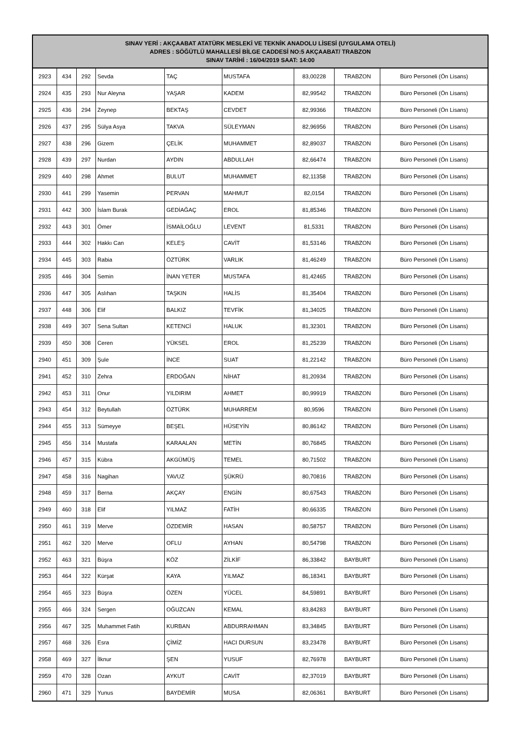| SINAV YERİ : AKÇAABAT ATATÜRK MESLEKİ VE TEKNİK ANADOLU LİSESİ (UYGULAMA OTELİ) ADRES : SÖĞÜTLÜ MAHALLESİ BİLGE CADDESİ NO:5 AKÇAABAT/ TRABZON SINAV TARİHİ : 16/04/2019 SAAT: 14:00 | | | | | | | | |
| --- | --- | --- | --- | --- | --- | --- | --- | --- |
| 2923 | 434 | 292 | Sevda | TAÇ | MUSTAFA | 83,00228 | TRABZON | Büro Personeli (Ön Lisans) |
| 2924 | 435 | 293 | Nur Aleyna | YAŞAR | KADEM | 82,99542 | TRABZON | Büro Personeli (Ön Lisans) |
| 2925 | 436 | 294 | Zeynep | BEKTAŞ | CEVDET | 82,99366 | TRABZON | Büro Personeli (Ön Lisans) |
| 2926 | 437 | 295 | Sülya Asya | TAKVA | SÜLEYMAN | 82,96956 | TRABZON | Büro Personeli (Ön Lisans) |
| 2927 | 438 | 296 | Gizem | ÇELİK | MUHAMMET | 82,89037 | TRABZON | Büro Personeli (Ön Lisans) |
| 2928 | 439 | 297 | Nurdan | AYDIN | ABDULLAH | 82,66474 | TRABZON | Büro Personeli (Ön Lisans) |
| 2929 | 440 | 298 | Ahmet | BULUT | MUHAMMET | 82,11358 | TRABZON | Büro Personeli (Ön Lisans) |
| 2930 | 441 | 299 | Yasemin | PERVAN | MAHMUT | 82,0154 | TRABZON | Büro Personeli (Ön Lisans) |
| 2931 | 442 | 300 | İslam Burak | GEDİAĞAÇ | EROL | 81,85346 | TRABZON | Büro Personeli (Ön Lisans) |
| 2932 | 443 | 301 | Ömer | İSMAİLOĞLU | LEVENT | 81,5331 | TRABZON | Büro Personeli (Ön Lisans) |
| 2933 | 444 | 302 | Hakkı Can | KELEŞ | CAVİT | 81,53146 | TRABZON | Büro Personeli (Ön Lisans) |
| 2934 | 445 | 303 | Rabia | ÖZTÜRK | VARLIK | 81,46249 | TRABZON | Büro Personeli (Ön Lisans) |
| 2935 | 446 | 304 | Semin | İNAN YETER | MUSTAFA | 81,42465 | TRABZON | Büro Personeli (Ön Lisans) |
| 2936 | 447 | 305 | Aslıhan | TAŞKIN | HALİS | 81,35404 | TRABZON | Büro Personeli (Ön Lisans) |
| 2937 | 448 | 306 | Elif | BALKIZ | TEVFİK | 81,34025 | TRABZON | Büro Personeli (Ön Lisans) |
| 2938 | 449 | 307 | Sena Sultan | KETENCİ | HALUK | 81,32301 | TRABZON | Büro Personeli (Ön Lisans) |
| 2939 | 450 | 308 | Ceren | YÜKSEL | EROL | 81,25239 | TRABZON | Büro Personeli (Ön Lisans) |
| 2940 | 451 | 309 | Şule | İNCE | SUAT | 81,22142 | TRABZON | Büro Personeli (Ön Lisans) |
| 2941 | 452 | 310 | Zehra | ERDOĞAN | NİHAT | 81,20934 | TRABZON | Büro Personeli (Ön Lisans) |
| 2942 | 453 | 311 | Onur | YILDIRIM | AHMET | 80,99919 | TRABZON | Büro Personeli (Ön Lisans) |
| 2943 | 454 | 312 | Beytullah | ÖZTÜRK | MUHARREM | 80,9596 | TRABZON | Büro Personeli (Ön Lisans) |
| 2944 | 455 | 313 | Sümeyye | BEŞEL | HÜSEYİN | 80,86142 | TRABZON | Büro Personeli (Ön Lisans) |
| 2945 | 456 | 314 | Mustafa | KARAALAN | METİN | 80,76845 | TRABZON | Büro Personeli (Ön Lisans) |
| 2946 | 457 | 315 | Kübra | AKGÜMÜŞ | TEMEL | 80,71502 | TRABZON | Büro Personeli (Ön Lisans) |
| 2947 | 458 | 316 | Nagihan | YAVUZ | ŞÜKRÜ | 80,70816 | TRABZON | Büro Personeli (Ön Lisans) |
| 2948 | 459 | 317 | Berna | AKÇAY | ENGİN | 80,67543 | TRABZON | Büro Personeli (Ön Lisans) |
| 2949 | 460 | 318 | Elif | YILMAZ | FATİH | 80,66335 | TRABZON | Büro Personeli (Ön Lisans) |
| 2950 | 461 | 319 | Merve | ÖZDEMİR | HASAN | 80,58757 | TRABZON | Büro Personeli (Ön Lisans) |
| 2951 | 462 | 320 | Merve | OFLU | AYHAN | 80,54798 | TRABZON | Büro Personeli (Ön Lisans) |
| 2952 | 463 | 321 | Büşra | KÖZ | ZİLKİF | 86,33842 | BAYBURT | Büro Personeli (Ön Lisans) |
| 2953 | 464 | 322 | Kürşat | KAYA | YILMAZ | 86,18341 | BAYBURT | Büro Personeli (Ön Lisans) |
| 2954 | 465 | 323 | Büşra | ÖZEN | YÜCEL | 84,59891 | BAYBURT | Büro Personeli (Ön Lisans) |
| 2955 | 466 | 324 | Sergen | OĞUZCAN | KEMAL | 83,84283 | BAYBURT | Büro Personeli (Ön Lisans) |
| 2956 | 467 | 325 | Muhammet Fatih | KURBAN | ABDURRAHMAN | 83,34845 | BAYBURT | Büro Personeli (Ön Lisans) |
| 2957 | 468 | 326 | Esra | ÇİMİZ | HACI DURSUN | 83,23478 | BAYBURT | Büro Personeli (Ön Lisans) |
| 2958 | 469 | 327 | İlknur | ŞEN | YUSUF | 82,76978 | BAYBURT | Büro Personeli (Ön Lisans) |
| 2959 | 470 | 328 | Ozan | AYKUT | CAVİT | 82,37019 | BAYBURT | Büro Personeli (Ön Lisans) |
| 2960 | 471 | 329 | Yunus | BAYDEMİR | MUSA | 82,06361 | BAYBURT | Büro Personeli (Ön Lisans) |